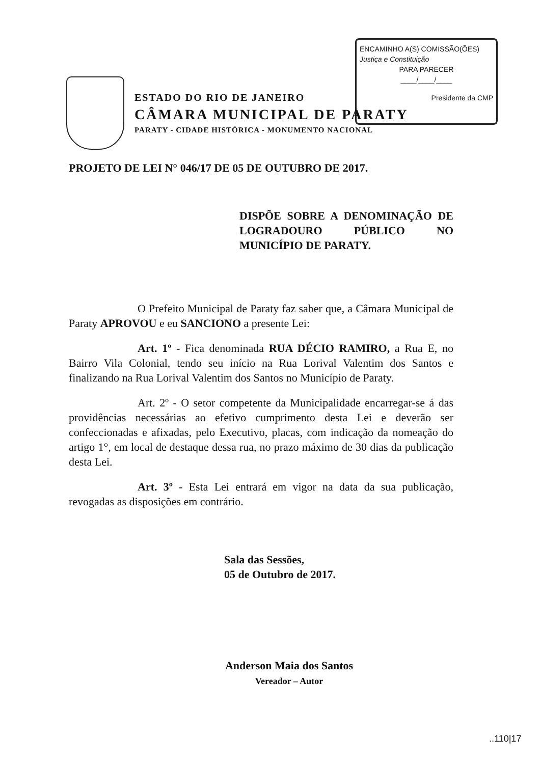ENCAMINHO A(S) COMISSÃO(ÕES)
Justiça e Constituição
PARA PARECER
____/____/____
Presidente da CMP
ESTADO DO RIO DE JANEIRO
CÂMARA MUNICIPAL DE PARATY
PARATY - CIDADE HISTÓRICA - MONUMENTO NACIONAL
PROJETO DE LEI N° 046/17 DE 05 DE OUTUBRO DE 2017.
DISPÕE SOBRE A DENOMINAÇÃO DE LOGRADOURO PÚBLICO NO MUNICÍPIO DE PARATY.
O Prefeito Municipal de Paraty faz saber que, a Câmara Municipal de Paraty APROVOU e eu SANCIONO a presente Lei:
Art. 1º - Fica denominada RUA DÉCIO RAMIRO, a Rua E, no Bairro Vila Colonial, tendo seu início na Rua Lorival Valentim dos Santos e finalizando na Rua Lorival Valentim dos Santos no Município de Paraty.
Art. 2º - O setor competente da Municipalidade encarregar-se á das providências necessárias ao efetivo cumprimento desta Lei e deverão ser confeccionadas e afixadas, pelo Executivo, placas, com indicação da nomeação do artigo 1°, em local de destaque dessa rua, no prazo máximo de 30 dias da publicação desta Lei.
Art. 3º - Esta Lei entrará em vigor na data da sua publicação, revogadas as disposições em contrário.
Sala das Sessões,
05 de Outubro de 2017.
Anderson Maia dos Santos
Vereador – Autor
..110|17